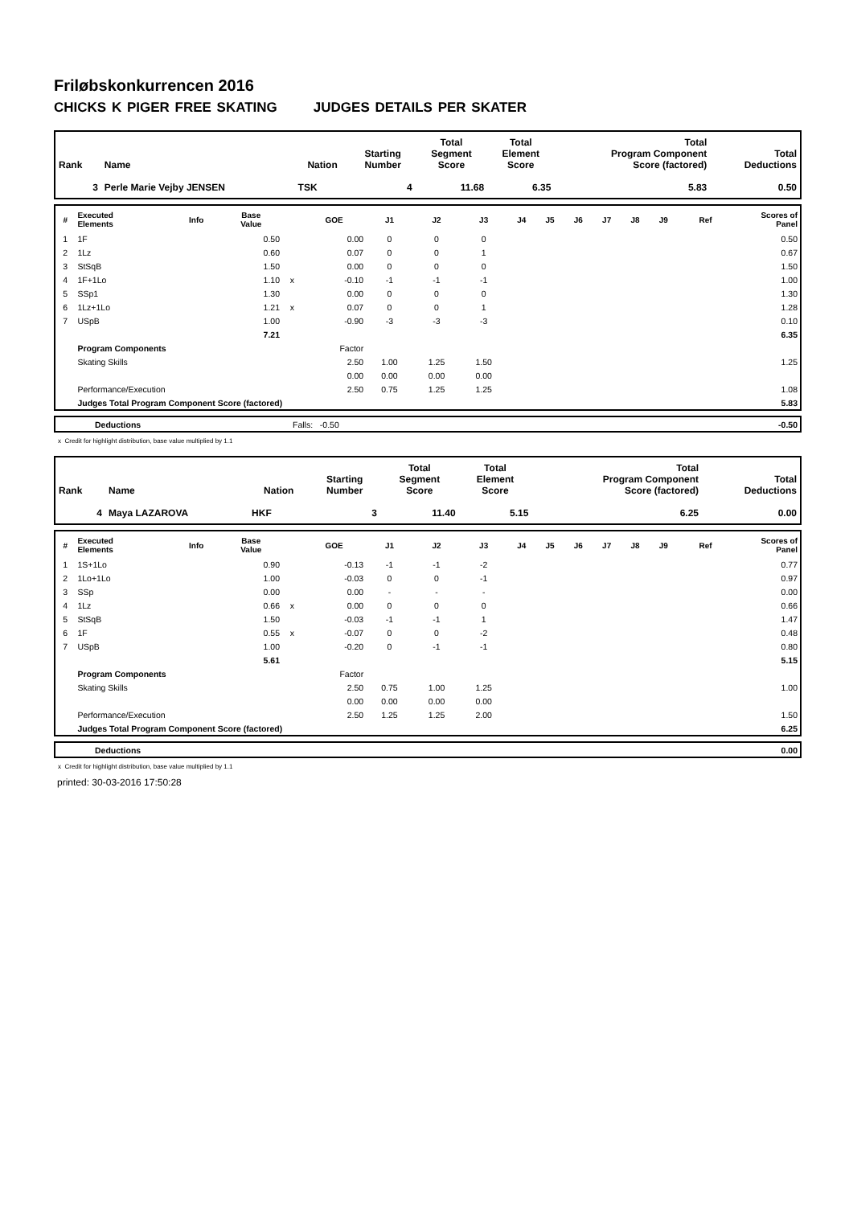Friløbskonkurrencen 2016
CHICKS K PIGER FREE SKATING JUDGES DETAILS PER SKATER
| Rank | Name | Nation | Starting Number | Total Segment Score | Total Element Score | Total Program Component Score (factored) | Total Deductions |
| --- | --- | --- | --- | --- | --- | --- | --- |
| 3 | Perle Marie Vejby JENSEN | TSK | 4 | 11.68 | 6.35 | 5.83 | 0.50 |
| # | Executed Elements | Info | Base Value | | GOE | J1 | J2 | J3 | J4 | J5 | J6 | J7 | J8 | J9 | Ref | Scores of Panel |
| --- | --- | --- | --- | --- | --- | --- | --- | --- | --- | --- | --- | --- | --- | --- | --- | --- |
| 1 | 1F | | 0.50 | | 0.00 | 0 | 0 | 0 | | | | | | | | 0.50 |
| 2 | 1Lz | | 0.60 | | 0.07 | 0 | 0 | 1 | | | | | | | | 0.67 |
| 3 | StSqB | | 1.50 | | 0.00 | 0 | 0 | 0 | | | | | | | | 1.50 |
| 4 | 1F+1Lo | | 1.10 | x | -0.10 | -1 | -1 | -1 | | | | | | | | 1.00 |
| 5 | SSp1 | | 1.30 | | 0.00 | 0 | 0 | 0 | | | | | | | | 1.30 |
| 6 | 1Lz+1Lo | | 1.21 | x | 0.07 | 0 | 0 | 1 | | | | | | | | 1.28 |
| 7 | USpB | | 1.00 | | -0.90 | -3 | -3 | -3 | | | | | | | | 0.10 |
| | | | 7.21 | | | | | | | | | | | | | 6.35 |
| | Program Components | | | | Factor | | | | | | | | | | | |
| | Skating Skills | | | | 2.50 | 1.00 | 1.25 | 1.50 | | | | | | | | 1.25 |
| | | | | | 0.00 | 0.00 | 0.00 | 0.00 | | | | | | | | |
| | Performance/Execution | | | | 2.50 | 0.75 | 1.25 | 1.25 | | | | | | | | 1.08 |
| | Judges Total Program Component Score (factored) | | | | | | | | | | | | | | | 5.83 |
| | Deductions | Falls: -0.50 | -0.50 |
x Credit for highlight distribution, base value multiplied by 1.1
| Rank | Name | Nation | Starting Number | Total Segment Score | Total Element Score | Total Program Component Score (factored) | Total Deductions |
| --- | --- | --- | --- | --- | --- | --- | --- |
| 4 | Maya LAZAROVA | HKF | 3 | 11.40 | 5.15 | 6.25 | 0.00 |
| # | Executed Elements | Info | Base Value | | GOE | J1 | J2 | J3 | J4 | J5 | J6 | J7 | J8 | J9 | Ref | Scores of Panel |
| --- | --- | --- | --- | --- | --- | --- | --- | --- | --- | --- | --- | --- | --- | --- | --- | --- |
| 1 | 1S+1Lo | | 0.90 | | -0.13 | -1 | -1 | -2 | | | | | | | | 0.77 |
| 2 | 1Lo+1Lo | | 1.00 | | -0.03 | 0 | 0 | -1 | | | | | | | | 0.97 |
| 3 | SSp | | 0.00 | | 0.00 | - | - | - | | | | | | | | 0.00 |
| 4 | 1Lz | | 0.66 | x | 0.00 | 0 | 0 | 0 | | | | | | | | 0.66 |
| 5 | StSqB | | 1.50 | | -0.03 | -1 | -1 | 1 | | | | | | | | 1.47 |
| 6 | 1F | | 0.55 | x | -0.07 | 0 | 0 | -2 | | | | | | | | 0.48 |
| 7 | USpB | | 1.00 | | -0.20 | 0 | -1 | -1 | | | | | | | | 0.80 |
| | | | 5.61 | | | | | | | | | | | | | 5.15 |
| | Program Components | | | | Factor | | | | | | | | | | | |
| | Skating Skills | | | | 2.50 | 0.75 | 1.00 | 1.25 | | | | | | | | 1.00 |
| | | | | | 0.00 | 0.00 | 0.00 | 0.00 | | | | | | | | |
| | Performance/Execution | | | | 2.50 | 1.25 | 1.25 | 2.00 | | | | | | | | 1.50 |
| | Judges Total Program Component Score (factored) | | | | | | | | | | | | | | | 6.25 |
| | Deductions | | 0.00 |
x Credit for highlight distribution, base value multiplied by 1.1
printed: 30-03-2016 17:50:28